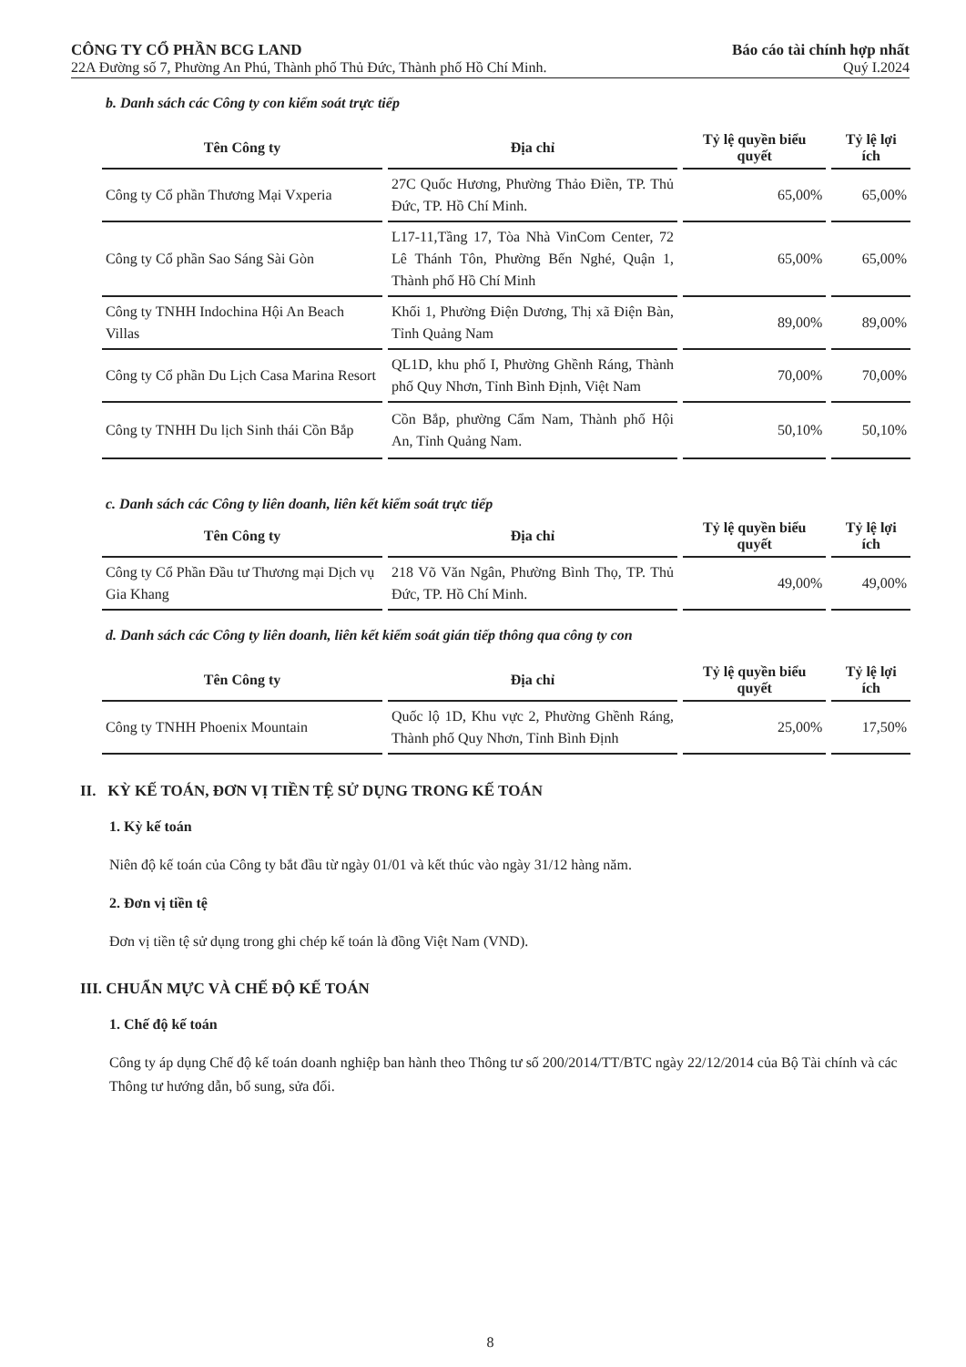CÔNG TY CỔ PHẦN BCG LAND
22A Đường số 7, Phường An Phú, Thành phố Thủ Đức, Thành phố Hồ Chí Minh.
Báo cáo tài chính hợp nhất
Quý I.2024
b. Danh sách các Công ty con kiểm soát trực tiếp
| Tên Công ty | Địa chỉ | Tỷ lệ quyền biểu quyết | Tỷ lệ lợi ích |
| --- | --- | --- | --- |
| Công ty Cổ phần Thương Mại Vxperia | 27C Quốc Hương, Phường Thảo Điền, TP. Thủ Đức, TP. Hồ Chí Minh. | 65,00% | 65,00% |
| Công ty Cổ phần Sao Sáng Sài Gòn | L17-11,Tầng 17, Tòa Nhà VinCom Center, 72 Lê Thánh Tôn, Phường Bến Nghé, Quận 1, Thành phố Hồ Chí Minh | 65,00% | 65,00% |
| Công ty TNHH Indochina Hội An Beach Villas | Khối 1, Phường Điện Dương, Thị xã Điện Bàn, Tỉnh Quảng Nam | 89,00% | 89,00% |
| Công ty Cổ phần Du Lịch Casa Marina Resort | QL1D, khu phố I, Phường Ghềnh Ráng, Thành phố Quy Nhơn, Tỉnh Bình Định, Việt Nam | 70,00% | 70,00% |
| Công ty TNHH Du lịch Sinh thái Cồn Bắp | Cồn Bắp, phường Cẩm Nam, Thành phố Hội An, Tỉnh Quảng Nam. | 50,10% | 50,10% |
c. Danh sách các Công ty liên doanh, liên kết kiểm soát trực tiếp
| Tên Công ty | Địa chỉ | Tỷ lệ quyền biểu quyết | Tỷ lệ lợi ích |
| --- | --- | --- | --- |
| Công ty Cổ Phần Đầu tư Thương mại Dịch vụ Gia Khang | 218 Võ Văn Ngân, Phường Bình Thọ, TP. Thủ Đức, TP. Hồ Chí Minh. | 49,00% | 49,00% |
d. Danh sách các Công ty liên doanh, liên kết kiểm soát gián tiếp thông qua công ty con
| Tên Công ty | Địa chỉ | Tỷ lệ quyền biểu quyết | Tỷ lệ lợi ích |
| --- | --- | --- | --- |
| Công ty TNHH Phoenix Mountain | Quốc lộ 1D, Khu vực 2, Phường Ghềnh Ráng, Thành phố Quy Nhơn, Tỉnh Bình Định | 25,00% | 17,50% |
II. KỲ KẾ TOÁN, ĐƠN VỊ TIỀN TỆ SỬ DỤNG TRONG KẾ TOÁN
1. Kỳ kế toán
Niên độ kế toán của Công ty bắt đầu từ ngày 01/01 và kết thúc vào ngày 31/12 hàng năm.
2. Đơn vị tiền tệ
Đơn vị tiền tệ sử dụng trong ghi chép kế toán là đồng Việt Nam (VND).
III. CHUẨN MỰC VÀ CHẾ ĐỘ KẾ TOÁN
1. Chế độ kế toán
Công ty áp dụng Chế độ kế toán doanh nghiệp ban hành theo Thông tư số 200/2014/TT/BTC ngày 22/12/2014 của Bộ Tài chính và các Thông tư hướng dẫn, bổ sung, sửa đổi.
8